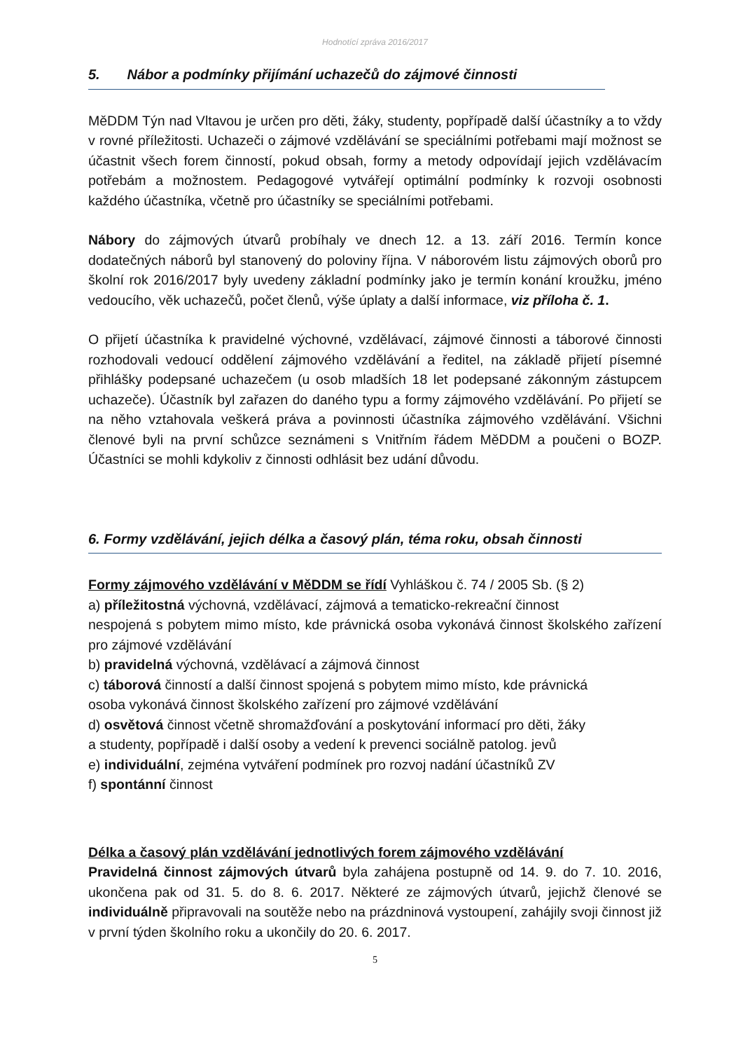Hodnotící zpráva 2016/2017
5. Nábor a podmínky přijímání uchazečů do zájmové činnosti
MěDDM Týn nad Vltavou je určen pro děti, žáky, studenty, popřípadě další účastníky a to vždy v rovné příležitosti. Uchazeči o zájmové vzdělávání se speciálními potřebami mají možnost se účastnit všech forem činností, pokud obsah, formy a metody odpovídají jejich vzdělávacím potřebám a možnostem. Pedagogové vytvářejí optimální podmínky k rozvoji osobnosti každého účastníka, včetně pro účastníky se speciálními potřebami.
Nábory do zájmových útvarů probíhaly ve dnech 12. a 13. září 2016. Termín konce dodatečných náborů byl stanovený do poloviny října. V náborovém listu zájmových oborů pro školní rok 2016/2017 byly uvedeny základní podmínky jako je termín konání kroužku, jméno vedoucího, věk uchazečů, počet členů, výše úplaty a další informace, viz příloha č. 1.
O přijetí účastníka k pravidelné výchovné, vzdělávací, zájmové činnosti a táborové činnosti rozhodovali vedoucí oddělení zájmového vzdělávání a ředitel, na základě přijetí písemné přihlášky podepsané uchazečem (u osob mladších 18 let podepsané zákonným zástupcem uchazeče). Účastník byl zařazen do daného typu a formy zájmového vzdělávání. Po přijetí se na něho vztahovala veškerá práva a povinnosti účastníka zájmového vzdělávání. Všichni členové byli na první schůzce seznámeni s Vnitřním řádem MěDDM a poučeni o BOZP. Účastníci se mohli kdykoliv z činnosti odhlásit bez udání důvodu.
6. Formy vzdělávání, jejich délka a časový plán, téma roku, obsah činnosti
Formy zájmového vzdělávání v MěDDM se řídí Vyhláškou č. 74 / 2005 Sb. (§ 2)
a) příležitostná výchovná, vzdělávací, zájmová a tematicko-rekreační činnost
nespojená s pobytem mimo místo, kde právnická osoba vykonává činnost školského zařízení pro zájmové vzdělávání
b) pravidelná výchovná, vzdělávací a zájmová činnost
c) táborová činností a další činnost spojená s pobytem mimo místo, kde právnická
osoba vykonává činnost školského zařízení pro zájmové vzdělávání
d) osvětová činnost včetně shromažďování a poskytování informací pro děti, žáky
a studenty, popřípadě i další osoby a vedení k prevenci sociálně patolog. jevů
e) individuální, zejména vytváření podmínek pro rozvoj nadání účastníků ZV
f) spontánní činnost
Délka a časový plán vzdělávání jednotlivých forem zájmového vzdělávání
Pravidelná činnost zájmových útvarů byla zahájena postupně od 14. 9. do 7. 10. 2016, ukončena pak od 31. 5. do 8. 6. 2017. Některé ze zájmových útvarů, jejichž členové se individuálně připravovali na soutěže nebo na prázdninová vystoupení, zahájily svoji činnost již v první týden školního roku a ukončily do 20. 6. 2017.
5